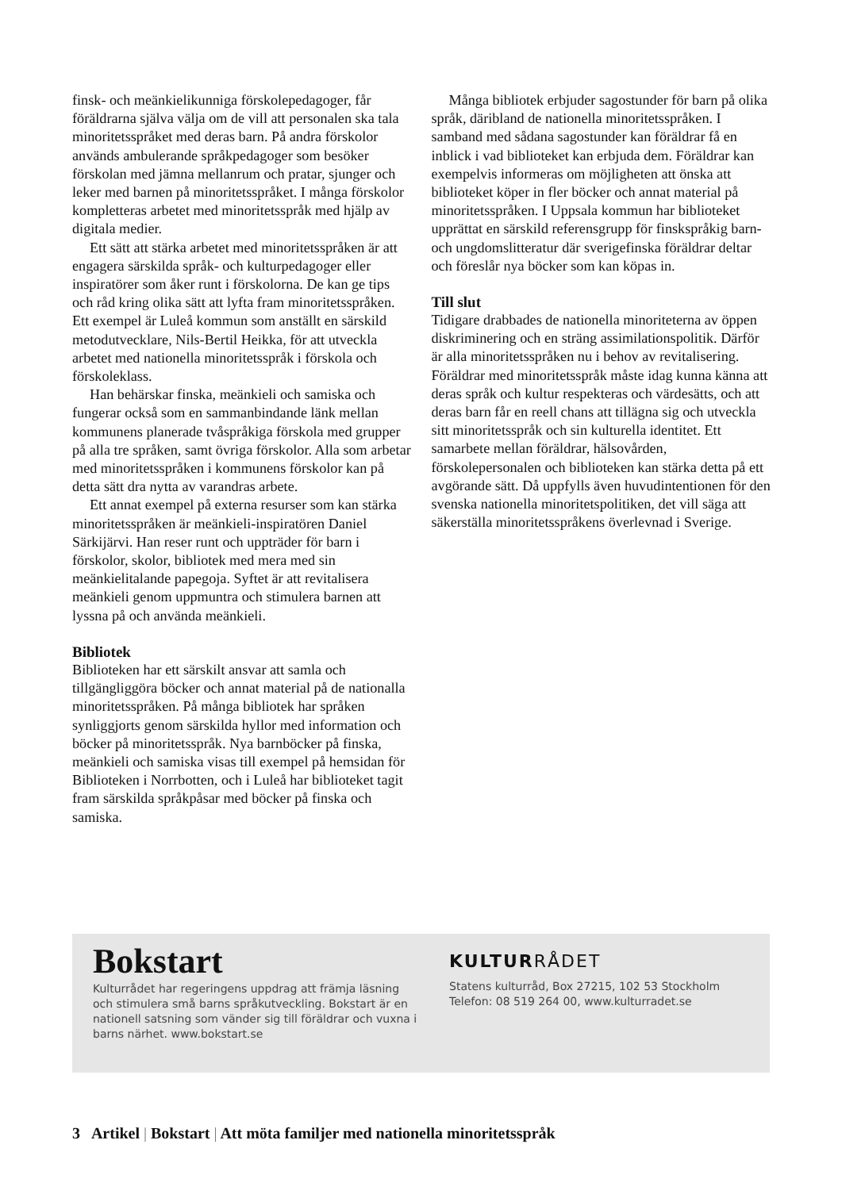finsk- och meänkielikunniga förskolepedagoger, får föräldrarna själva välja om de vill att personalen ska tala minoritetsspråket med deras barn. På andra förskolor används ambulerande språkpedagoger som besöker förskolan med jämna mellanrum och pratar, sjunger och leker med barnen på minoritetsspråket. I många förskolor kompletteras arbetet med minoritetsspråk med hjälp av digitala medier.
Ett sätt att stärka arbetet med minoritetsspråken är att engagera särskilda språk- och kulturpedagoger eller inspiratörer som åker runt i förskolorna. De kan ge tips och råd kring olika sätt att lyfta fram minoritetsspråken. Ett exempel är Luleå kommun som anställt en särskild metodutvecklare, Nils-Bertil Heikka, för att utveckla arbetet med nationella minoritetsspråk i förskola och förskoleklass.
Han behärskar finska, meänkieli och samiska och fungerar också som en sammanbindande länk mellan kommunens planerade tvåspråkiga förskola med grupper på alla tre språken, samt övriga förskolor. Alla som arbetar med minoritetsspråken i kommunens förskolor kan på detta sätt dra nytta av varandras arbete.
Ett annat exempel på externa resurser som kan stärka minoritetsspråken är meänkieli-inspiratören Daniel Särkijärvi. Han reser runt och uppträder för barn i förskolor, skolor, bibliotek med mera med sin meänkielitalande papegoja. Syftet är att revitalisera meänkieli genom uppmuntra och stimulera barnen att lyssna på och använda meänkieli.
Bibliotek
Biblioteken har ett särskilt ansvar att samla och tillgängliggöra böcker och annat material på de nationalla minoritetsspråken. På många bibliotek har språken synliggjorts genom särskilda hyllor med information och böcker på minoritetsspråk. Nya barnböcker på finska, meänkieli och samiska visas till exempel på hemsidan för Biblioteken i Norrbotten, och i Luleå har biblioteket tagit fram särskilda språkpåsar med böcker på finska och samiska.
Många bibliotek erbjuder sagostunder för barn på olika språk, däribland de nationella minoritetsspråken. I samband med sådana sagostunder kan föräldrar få en inblick i vad biblioteket kan erbjuda dem. Föräldrar kan exempelvis informeras om möjligheten att önska att biblioteket köper in fler böcker och annat material på minoritetsspråken. I Uppsala kommun har biblioteket upprättat en särskild referensgrupp för finskspråkig barn- och ungdomslitteratur där sverigefinska föräldrar deltar och föreslår nya böcker som kan köpas in.
Till slut
Tidigare drabbades de nationella minoriteterna av öppen diskriminering och en sträng assimilationspolitik. Därför är alla minoritetsspråken nu i behov av revitalisering. Föräldrar med minoritetsspråk måste idag kunna känna att deras språk och kultur respekteras och värdesätts, och att deras barn får en reell chans att tillägna sig och utveckla sitt minoritetsspråk och sin kulturella identitet. Ett samarbete mellan föräldrar, hälsovården, förskolepersonalen och biblioteken kan stärka detta på ett avgörande sätt. Då uppfylls även huvudintentionen för den svenska nationella minoritetspolitiken, det vill säga att säkerställa minoritetsspråkens överlevnad i Sverige.
Bokstart
Kulturrådet har regeringens uppdrag att främja läsning och stimulera små barns språkutveckling. Bokstart är en nationell satsning som vänder sig till föräldrar och vuxna i barns närhet. www.bokstart.se
KULTURRÅDET
Statens kulturråd, Box 27215, 102 53 Stockholm
Telefon: 08 519 264 00, www.kulturradet.se
3 Artikel | Bokstart | Att möta familjer med nationella minoritetsspråk